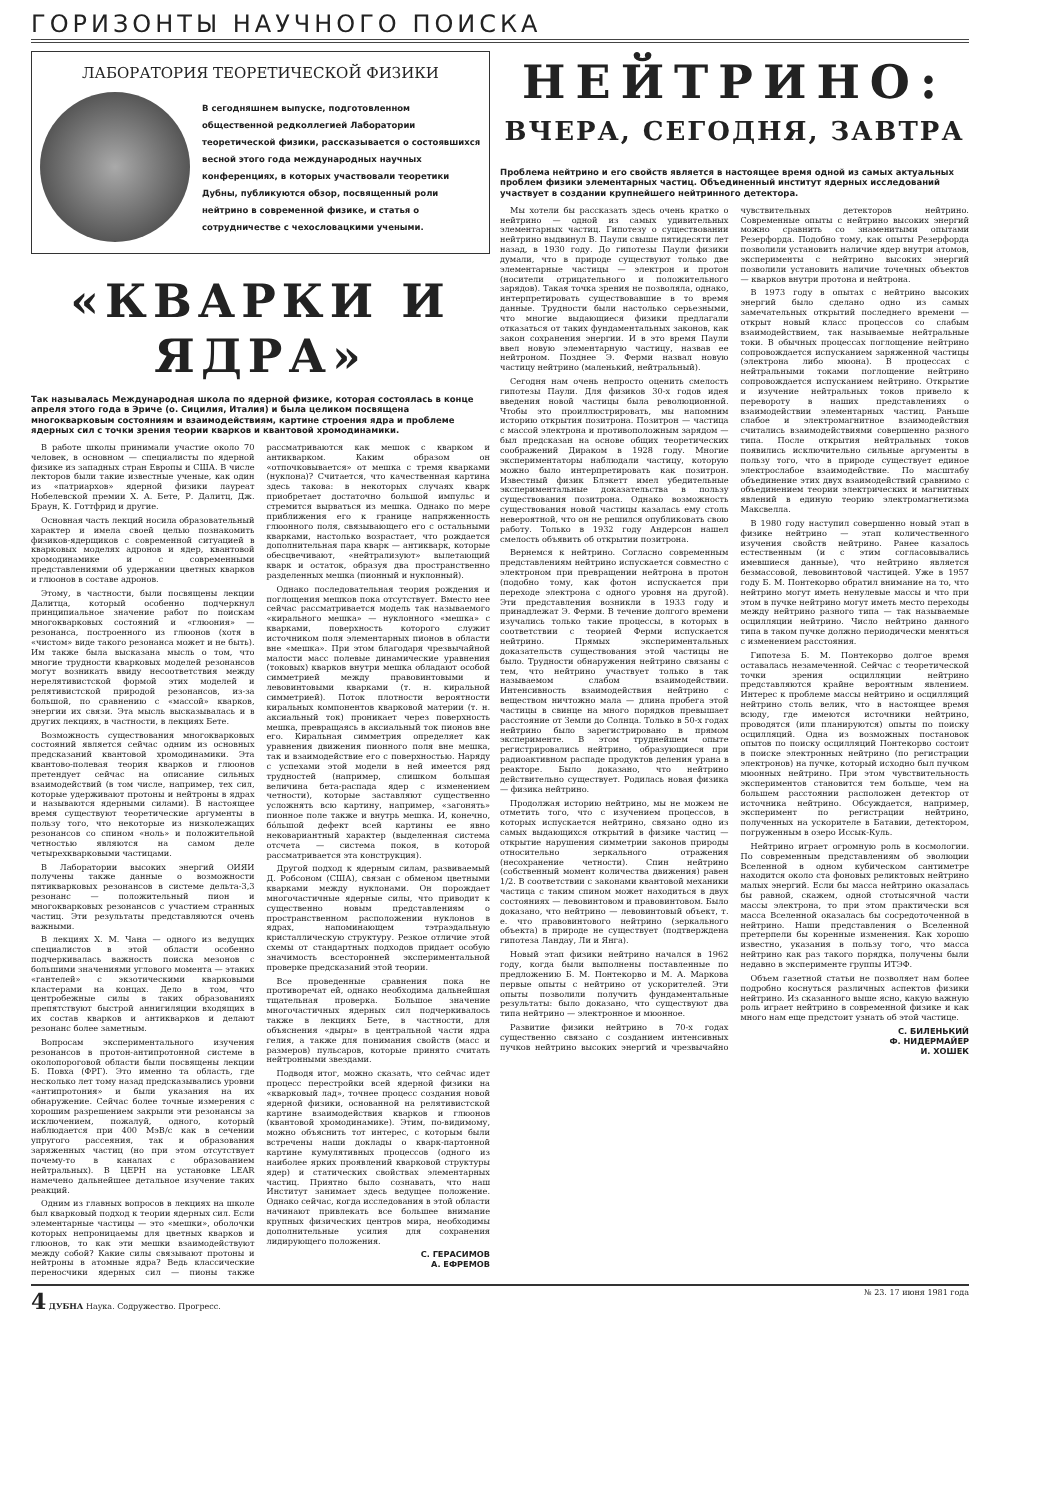ГОРИЗОНТЫ НАУЧНОГО ПОИСКА
ЛАБОРАТОРИЯ ТЕОРЕТИЧЕСКОЙ ФИЗИКИ
В сегодняшнем выпуске, подготовленном общественной редколлегией Лаборатории теоретической физики, рассказывается о состоявшихся весной этого года международных научных конференциях, в которых участвовали теоретики Дубны, публикуются обзор, посвященный роли нейтрино в современной физике, и статья о сотрудничестве с чехословацкими учеными.
«КВАРКИ И ЯДРА»
Так называлась Международная школа по ядерной физике, которая состоялась в конце апреля этого года в Эриче (о. Сицилия, Италия) и была целиком посвящена многокварковым состояниям и взаимодействиям, картине строения ядра и проблеме ядерных сил с точки зрения теории кварков и квантовой хромодинамики.
В работе школы принимали участие около 70 человек, в основном — специалисты по ядерной физике из западных стран Европы и США. В числе лекторов были такие известные ученые, как один из «патриархов» ядерной физики лауреат Нобелевской премии Х. А. Бете, Р. Далитц, Дж. Браун, К. Готтфрид и другие.
Основная часть лекций носила образовательный характер и имела своей целью познакомить физиков-ядерщиков с современной ситуацией в кварковых моделях адронов и ядер, квантовой хромодинамике и с современными представлениями об удержании цветных кварков и глюонов в составе адронов.
Этому, в частности, были посвящены лекции Далитца, который особенно подчеркнул принципиальное значение работ по поискам многокварковых состояний и «глюония» — резонанса, построенного из глюонов (хотя в «чистом» виде такого резонанса может и не быть). Им также была высказана мысль о том, что многие трудности кварковых моделей резонансов могут возникать ввиду несоответствия между нерелятивистской формой этих моделей и релятивистской природой резонансов, из-за большой, по сравнению с «массой» кварков, энергии их связи. Эта мысль высказывалась и в других лекциях, в частности, в лекциях Бете.
Возможность существования многокварковых состояний является сейчас одним из основных предсказаний квантовой хромодинамики. Эта квантово-полевая теория кварков и глюонов претендует сейчас на описание сильных взаимодействий (в том числе, например, тех сил, которые удерживают протоны и нейтроны в ядрах и называются ядерными силами). В настоящее время существуют теоретические аргументы в пользу того, что некоторые из низколежащих резонансов со спином «ноль» и положительной четностью являются на самом деле четырехкварковыми частицами.
В Лаборатории высоких энергий ОИЯИ получены также данные о возможности пятикварковых резонансов в системе дельта-3,3 резонанс — положительный пион и многокварковых резонансов с участием странных частиц. Эти результаты представляются очень важными.
В лекциях Х. М. Чана — одного из ведущих специалистов в этой области особенно подчеркивалась важность поиска мезонов с большими значениями углового момента — этаких «гантелей» с экзотическими кварковыми кластерами на концах. Дело в том, что центробежные силы в таких образованиях препятствуют быстрой аннигиляции входящих в их состав кварков и антикварков и делают резонанс более заметным.
Вопросам экспериментального изучения резонансов в протон-антипротонной системе в околопороговой области были посвящены лекции Б. Повха (ФРГ). Это именно та область, где несколько лет тому назад предсказывались уровни «антипротония» и были указания на их обнаружение. Сейчас более точные измерения с хорошим разрешением закрыли эти резонансы за исключением, пожалуй, одного, который наблюдается при 400 МэВ/с как в сечении упругого рассеяния, так и образования заряженных частиц (но при этом отсутствует почему-то в каналах с образованием нейтральных). В ЦЕРН на установке LEAR намечено дальнейшее детальное изучение таких реакций.
Одним из главных вопросов в лекциях на школе был кварковый подход к теории ядерных сил. Если элементарные частицы — это «мешки», оболочки которых непроницаемы для цветных кварков и глюонов, то как эти мешки взаимодействуют между собой? Какие силы связывают протоны и нейтроны в атомные ядра? Ведь классические переносчики ядерных сил — пионы также рассматриваются как мешок с кварком и антикварком. Каким образом он «отпочковывается» от мешка с тремя кварками (нуклона)? Считается, что качественная картина здесь такова: в некоторых случаях кварк приобретает достаточно большой импульс и стремится вырваться из мешка. Однако по мере приближения его к границе напряженность глюонного поля, связывающего его с остальными кварками, настолько возрастает, что рождается дополнительная пара кварк — антикварк, которые обесцвечивают, «нейтрализуют» вылетающий кварк и остаток, образуя два пространственно разделенных мешка (пионный и нуклонный).
Однако последовательная теория рождения и поглощения мешков пока отсутствует. Вместо нее сейчас рассматривается модель так называемого «кирального мешка» — нуклонного «мешка» с кварками, поверхность которого служит источником поля элементарных пионов в области вне «мешка». При этом благодаря чрезвычайной малости масс полевые динамические уравнения (токовых) кварков внутри мешка обладают особой симметрией между правовинтовыми и левовинтовыми кварками (т. н. киральной симметрией). Поток плотности вероятности киральных компонентов кварковой материи (т. н. аксиальный ток) проникает через поверхность мешка, превращаясь в аксиальный ток пионов вне его. Киральная симметрия определяет как уравнения движения пионного поля вне мешка, так и взаимодействие его с поверхностью. Наряду с успехами этой модели в ней имеется ряд трудностей (например, слишком большая величина бета-распада ядер с изменением четности), которые заставляют существенно усложнять всю картину, например, «загонять» пионное поле также и внутрь мешка. И, конечно, бо́льшой дефект всей картины ее явно нековариантный характер (выделенная система отсчета — система покоя, в которой рассматривается эта конструкция).
Другой подход к ядерным силам, развиваемый Д. Робсоном (США), связан с обменом цветными кварками между нуклонами. Он порождает многочастичные ядерные силы, что приводит к существенно новым представлениям о пространственном расположении нуклонов в ядрах, напоминающем тэтраэдальную кристаллическую структуру. Резкое отличие этой схемы от стандартных подходов придает особую значимость всесторонней экспериментальной проверке предсказаний этой теории.
Все проведенные сравнения пока не противоречат ей, однако необходима дальнейшая тщательная проверка. Большое значение многочастичных ядерных сил подчеркивалось также в лекциях Бете, в частности, для объяснения «дыры» в центральной части ядра гелия, а также для понимания свойств (масс и размеров) пульсаров, которые принято считать нейтронными звездами.
Подводя итог, можно сказать, что сейчас идет процесс перестройки всей ядерной физики на «кварковый лад», точнее процесс создания новой ядерной физики, основанной на релятивистской картине взаимодействия кварков и глюонов (квантовой хромодинамике). Этим, по-видимому, можно объяснить тот интерес, с которым были встречены наши доклады о кварк-партонной картине кумулятивных процессов (одного из наиболее ярких проявлений кварковой структуры ядер) и статических свойствах элементарных частиц. Приятно было сознавать, что наш Институт занимает здесь ведущее положение. Однако сейчас, когда исследования в этой области начинают привлекать все большее внимание крупных физических центров мира, необходимы дополнительные усилия для сохранения лидирующего положения.
С. ГЕРАСИМОВ
А. ЕФРЕМОВ
НЕЙТРИНО:
ВЧЕРА, СЕГОДНЯ, ЗАВТРА
Проблема нейтрино и его свойств является в настоящее время одной из самых актуальных проблем физики элементарных частиц. Объединенный институт ядерных исследований участвует в создании крупнейшего нейтринного детектора.
Мы хотели бы рассказать здесь очень кратко о нейтрино — одной из самых удивительных элементарных частиц. Гипотезу о существовании нейтрино выдвинул В. Паули свыше пятидесяти лет назад, в 1930 году. До гипотезы Паули физики думали, что в природе существуют только две элементарные частицы — электрон и протон (носители отрицательного и положительного зарядов). Такая точка зрения не позволяла, однако, интерпретировать существовавшие в то время данные. Трудности были настолько серьезными, что многие выдающиеся физики предлагали отказаться от таких фундаментальных законов, как закон сохранения энергии. И в это время Паули ввел новую элементарную частицу, назвав ее нейтроном. Позднее Э. Ферми назвал новую частицу нейтрино (маленький, нейтральный).
Сегодня нам очень непросто оценить смелость гипотезы Паули. Для физиков 30-х годов идея введения новой частицы была революционной. Чтобы это проиллюстрировать, мы напомним историю открытия позитрона. Позитрон — частица с массой электрона и противоположным зарядом — был предсказан на основе общих теоретических соображений Дираком в 1928 году. Многие экспериментаторы наблюдали частицу, которую можно было интерпретировать как позитрон. Известный физик Блэкетт имел убедительные экспериментальные доказательства в пользу существования позитрона. Однако возможность существования новой частицы казалась ему столь невероятной, что он не решился опубликовать свою работу. Только в 1932 году Андерсон нашел смелость объявить об открытии позитрона.
Вернемся к нейтрино. Согласно современным представлениям нейтрино испускается совместно с электроном при превращении нейтрона в протон (подобно тому, как фотон испускается при переходе электрона с одного уровня на другой). Эти представления возникли в 1933 году и принадлежат Э. Ферми. В течение долгого времени изучались только такие процессы, в которых в соответствии с теорией Ферми испускается нейтрино. Прямых экспериментальных доказательств существования этой частицы не было. Трудности обнаружения нейтрино связаны с тем, что нейтрино участвует только в так называемом слабом взаимодействии. Интенсивность взаимодействия нейтрино с веществом ничтожно мала — длина пробега этой частицы в свинце на много порядков превышает расстояние от Земли до Солнца. Только в 50-х годах нейтрино было зарегистрировано в прямом эксперименте. В этом труднейшем опыте регистрировались нейтрино, образующиеся при радиоактивном распаде продуктов деления урана в реакторе. Было доказано, что нейтрино действительно существует. Родилась новая физика — физика нейтрино.
Продолжая историю нейтрино, мы не можем не отметить того, что с изучением процессов, в которых испускается нейтрино, связано одно из самых выдающихся открытий в физике частиц — открытие нарушения симметрии законов природы относительно зеркального отражения (несохранение четности). Спин нейтрино (собственный момент количества движения) равен 1/2. В соответствии с законами квантовой механики частица с таким спином может находиться в двух состояниях — левовинтовом и правовинтовом. Было доказано, что нейтрино — левовинтовый объект, т. е. что правовинтового нейтрино (зеркального объекта) в природе не существует (подтверждена гипотеза Ландау, Ли и Янга).
Новый этап физики нейтрино начался в 1962 году, когда были выполнены поставленные по предложению Б. М. Понтекорво и М. А. Маркова первые опыты с нейтрино от ускорителей. Эти опыты позволили получить фундаментальные результаты: было доказано, что существуют два типа нейтрино — электронное и мюонное.
Развитие физики нейтрино в 70-х годах существенно связано с созданием интенсивных пучков нейтрино высоких энергий и чрезвычайно чувствительных детекторов нейтрино. Современные опыты с нейтрино высоких энергий можно сравнить со знаменитыми опытами Резерфорда. Подобно тому, как опыты Резерфорда позволили установить наличие ядер внутри атомов, эксперименты с нейтрино высоких энергий позволили установить наличие точечных объектов — кварков внутри протона и нейтрона.
В 1973 году в опытах с нейтрино высоких энергий было сделано одно из самых замечательных открытий последнего времени — открыт новый класс процессов со слабым взаимодействием, так называемые нейтральные токи. В обычных процессах поглощение нейтрино сопровождается испусканием заряженной частицы (электрона либо мюона). В процессах с нейтральными токами поглощение нейтрино сопровождается испусканием нейтрино. Открытие и изучение нейтральных токов привело к перевороту в наших представлениях о взаимодействии элементарных частиц. Раньше слабое и электромагнитное взаимодействия считались взаимодействиями совершенно разного типа. После открытия нейтральных токов появились исключительно сильные аргументы в пользу того, что в природе существует единое электрослабое взаимодействие. По масштабу объединение этих двух взаимодействий сравнимо с объединением теории электрических и магнитных явлений в единую теорию электромагнетизма Максвелла.
В 1980 году наступил совершенно новый этап в физике нейтрино — этап количественного изучения свойств нейтрино. Ранее казалось естественным (и с этим согласовывались имевшиеся данные), что нейтрино является безмассовой, левовинтовой частицей. Уже в 1957 году Б. М. Понтекорво обратил внимание на то, что нейтрино могут иметь ненулевые массы и что при этом в пучке нейтрино могут иметь место переходы между нейтрино разного типа — так называемые осцилляции нейтрино. Число нейтрино данного типа в таком пучке должно периодически меняться с изменением расстояния.
Гипотеза Б. М. Понтекорво долгое время оставалась незамеченной. Сейчас с теоретической точки зрения осцилляции нейтрино представляются крайне вероятным явлением. Интерес к проблеме массы нейтрино и осцилляций нейтрино столь велик, что в настоящее время всюду, где имеются источники нейтрино, проводятся (или планируются) опыты по поиску осцилляций. Одна из возможных постановок опытов по поиску осцилляций Понтекорво состоит в поиске электронных нейтрино (по регистрации электронов) на пучке, который исходно был пучком мюонных нейтрино. При этом чувствительность экспериментов становится тем больше, чем на большем расстоянии расположен детектор от источника нейтрино. Обсуждается, например, эксперимент по регистрации нейтрино, полученных на ускорителе в Батавии, детектором, погруженным в озеро Иссык-Куль.
Нейтрино играет огромную роль в космологии. По современным представлениям об эволюции Вселенной в одном кубическом сантиметре находится около ста фоновых реликтовых нейтрино малых энергий. Если бы масса нейтрино оказалась бы равной, скажем, одной стотысячной части массы электрона, то при этом практически вся масса Вселенной оказалась бы сосредоточенной в нейтрино. Наши представления о Вселенной претерпели бы коренные изменения. Как хорошо известно, указания в пользу того, что масса нейтрино как раз такого порядка, получены были недавно в эксперименте группы ИТЭФ.
Объем газетной статьи не позволяет нам более подробно коснуться различных аспектов физики нейтрино. Из сказанного выше ясно, какую важную роль играет нейтрино в современной физике и как много нам еще предстоит узнать об этой частице.
С. БИЛЕНЬКИЙ
Ф. НИДЕРМАЙЕР
И. ХОШЕК
4 ДУБНА Наука. Содружество. Прогресс.
№ 23. 17 июня 1981 года